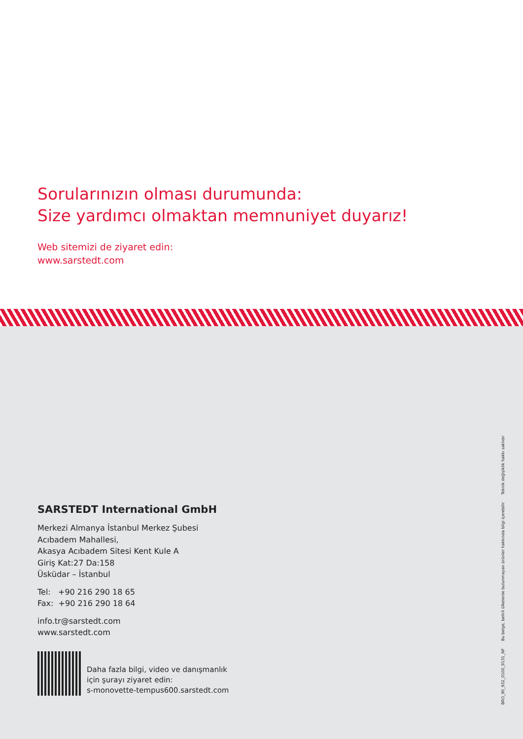Sorularınızın olması durumunda:
Size yardımcı olmaktan memnuniyet duyarız!
Web sitemizi de ziyaret edin:
www.sarstedt.com
SARSTEDT International GmbH
Merkezi Almanya İstanbul Merkez Şubesi
Acıbadem Mahallesi,
Akasya Acıbadem Sitesi Kent Kule A
Giriş Kat:27 Da:158
Üsküdar – İstanbul
Tel: +90 216 290 18 65
Fax: +90 216 290 18 64
info.tr@sarstedt.com
www.sarstedt.com
Daha fazla bilgi, video ve danışmanlık
için şurayı ziyaret edin:
s-monovette-tempus600.sarstedt.com
BRO_90_932_0100_9131_NF Bu belge, belirli ülkelerde bulunmayan ürünler hakkında bilgi içerebilir Teknik değişiklik hakkı saklıdır